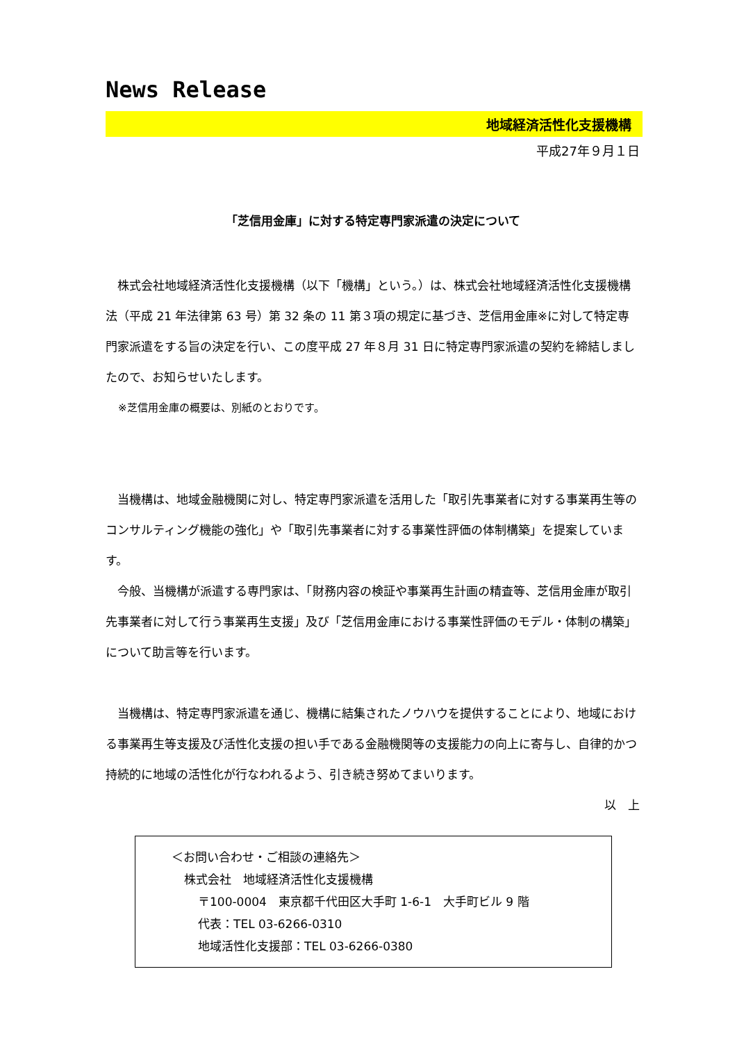News Release
地域経済活性化支援機構
平成27年９月１日
「芝信用金庫」に対する特定専門家派遣の決定について
株式会社地域経済活性化支援機構（以下「機構」という。）は、株式会社地域経済活性化支援機構法（平成 21 年法律第 63 号）第 32 条の 11 第３項の規定に基づき、芝信用金庫※に対して特定専門家派遣をする旨の決定を行い、この度平成 27 年８月 31 日に特定専門家派遣の契約を締結しましたので、お知らせいたします。
※芝信用金庫の概要は、別紙のとおりです。
当機構は、地域金融機関に対し、特定専門家派遣を活用した「取引先事業者に対する事業再生等のコンサルティング機能の強化」や「取引先事業者に対する事業性評価の体制構築」を提案しています。
今般、当機構が派遣する専門家は、「財務内容の検証や事業再生計画の精査等、芝信用金庫が取引先事業者に対して行う事業再生支援」及び「芝信用金庫における事業性評価のモデル・体制の構築」について助言等を行います。
当機構は、特定専門家派遣を通じ、機構に結集されたノウハウを提供することにより、地域における事業再生等支援及び活性化支援の担い手である金融機関等の支援能力の向上に寄与し、自律的かつ持続的に地域の活性化が行なわれるよう、引き続き努めてまいります。
以　上
＜お問い合わせ・ご相談の連絡先＞
株式会社　地域経済活性化支援機構
〒100-0004　東京都千代田区大手町 1-6-1　大手町ビル 9 階
代表：TEL 03-6266-0310
地域活性化支援部：TEL 03-6266-0380